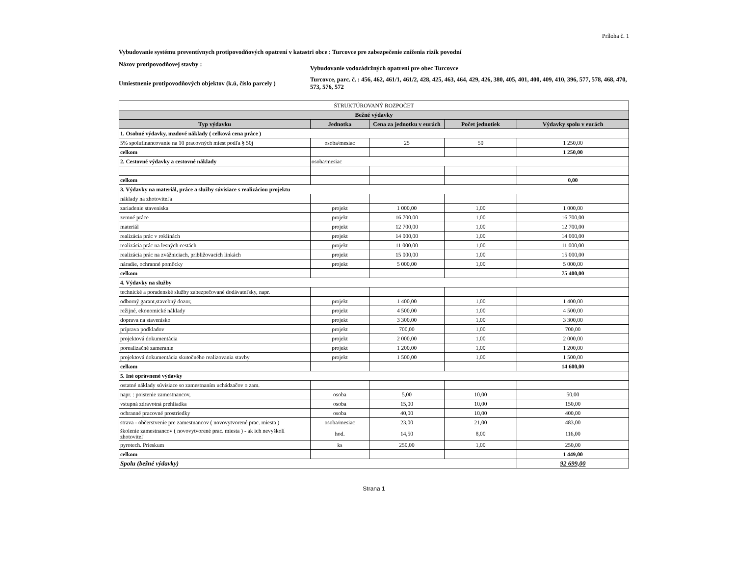Príloha č. 1
Vybudovanie systému preventívnych protipovodňových opatrení v katastri obce : Turcovce pre zabezpečenie zníženia rizík povodní
Názov protipovodňovej stavby :
Vybudovanie vodozádržných opatrení pre obec Turcovce
Umiestnenie protipovodňových objektov (k.ú, číslo parcely )
Turcovce, parc. č. : 456, 462, 461/1, 461/2, 428, 425, 463, 464, 429, 426, 380, 405, 401, 400, 409, 410, 396, 577, 578, 468, 470, 573, 576, 572
| ŠTRUKTÚROVANÝ ROZPOČET | | | | |
| Bežné výdavky | | | | |
| Typ výdavku | Jednotka | Cena za jednotku v eurách | Počet jednotiek | Výdavky spolu v eurách |
| 1. Osobné výdavky, mzdové náklady ( celková cena práce ) | | | | |
| 5% spolufinancovanie na 10 pracovných miest podľa § 50j | osoba/mesiac | 25 | 50 | 1 250,00 |
| celkom | | | | 1 250,00 |
| 2. Cestovné výdavky a cestovné náklady | osoba/mesiac | | | |
| celkom | | | | 0,00 |
| 3. Výdavky na materiál, práce a služby súvisiace s realizáciou projektu | | | | |
| náklady na zhotoviteľa | | | | |
| zariadenie staveniska | projekt | 1 000,00 | 1,00 | 1 000,00 |
| zemné práce | projekt | 16 700,00 | 1,00 | 16 700,00 |
| materiál | projekt | 12 700,00 | 1,00 | 12 700,00 |
| realizácia prác v roklinách | projekt | 14 000,00 | 1,00 | 14 000,00 |
| realizácia prác na lesných cestách | projekt | 11 000,00 | 1,00 | 11 000,00 |
| realizácia prác na zvážniciach, približovacích linkách | projekt | 15 000,00 | 1,00 | 15 000,00 |
| náradie, ochranné pomôcky | projekt | 5 000,00 | 1,00 | 5 000,00 |
| celkom | | | | 75 400,00 |
| 4. Výdavky na služby | | | | |
| technické a poradenské služby zabezpečované dodávateľsky, napr. | | | | |
| odborný garant,stavebný dozor, | projekt | 1 400,00 | 1,00 | 1 400,00 |
| režijné, ekonomické náklady | projekt | 4 500,00 | 1,00 | 4 500,00 |
| doprava na stavenisko | projekt | 3 300,00 | 1,00 | 3 300,00 |
| príprava podkladov | projekt | 700,00 | 1,00 | 700,00 |
| projektová dokumentácia | projekt | 2 000,00 | 1,00 | 2 000,00 |
| porealizačné zameranie | projekt | 1 200,00 | 1,00 | 1 200,00 |
| projektová dokumentácia skutočného realizovania stavby | projekt | 1 500,00 | 1,00 | 1 500,00 |
| celkom | | | | 14 600,00 |
| 5. Iné oprávnené výdavky | | | | |
| ostatné náklady súvisiace so zamestnaním uchádzačov o zam. | | | | |
| napr. : poistenie zamestnancov, | osoba | 5,00 | 10,00 | 50,00 |
| vstupná zdravotná prehliadka | osoba | 15,00 | 10,00 | 150,00 |
| ochranné pracovné prostriedky | osoba | 40,00 | 10,00 | 400,00 |
| strava - občerstvenie pre zamestnancov ( novovytvorené prac. miesta ) | osoba/mesiac | 23,00 | 21,00 | 483,00 |
| školenie zamestnancov ( novovytvorené prac. miesta ) - ak ich nevyškolí zhotoviteľ | hod. | 14,50 | 8,00 | 116,00 |
| pyrotech. Prieskum | ks | 250,00 | 1,00 | 250,00 |
| celkom | | | | 1 449,00 |
| Spolu (bežné výdavky) | | | | 92 699,00 |
Strana 1